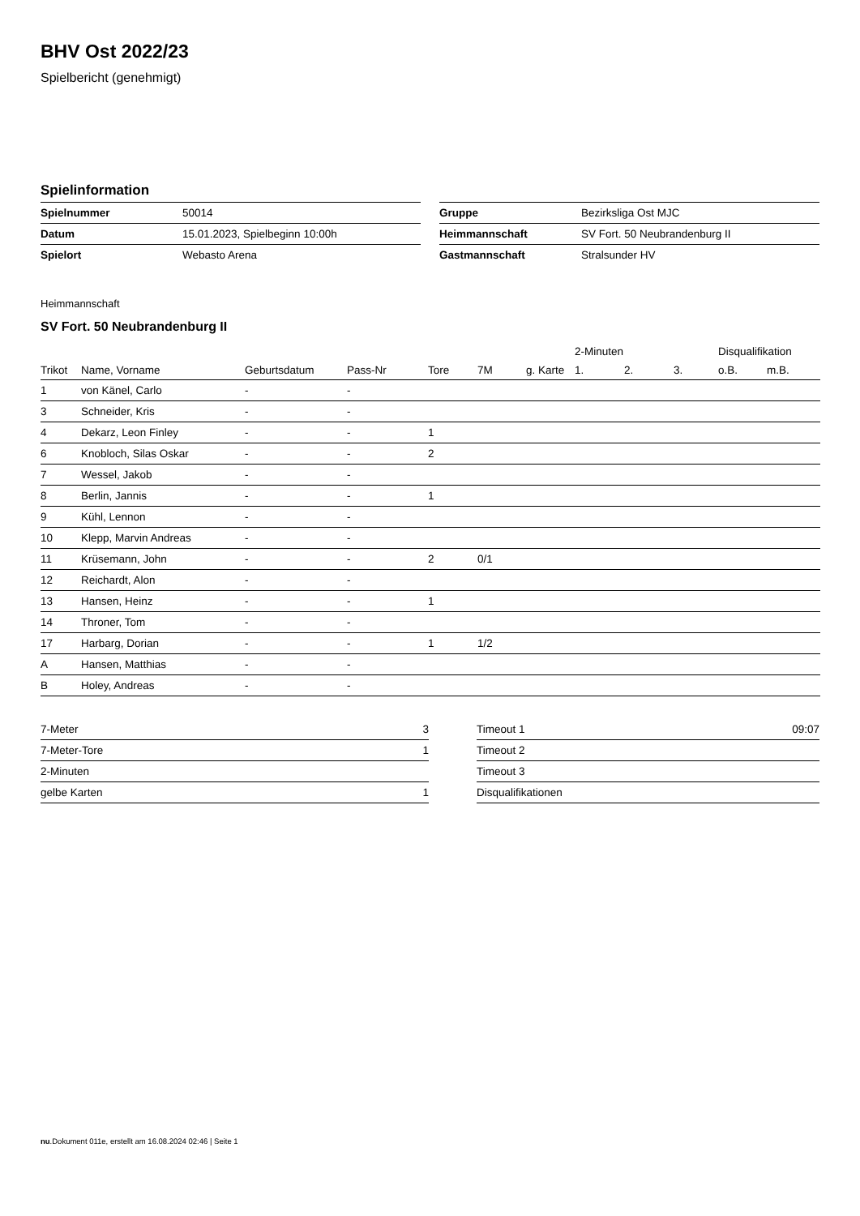BHV Ost 2022/23
Spielbericht (genehmigt)
Spielinformation
| Spielnummer | 50014 |
| Datum | 15.01.2023, Spielbeginn 10:00h |
| Spielort | Webasto Arena |
| Gruppe | Bezirksliga Ost MJC |
| Heimmannschaft | SV Fort. 50 Neubrandenburg II |
| Gastmannschaft | Stralsunder HV |
Heimmannschaft
SV Fort. 50 Neubrandenburg II
| | | | | | | | 2-Minuten | | | Disqualifikation | |
| --- | --- | --- | --- | --- | --- | --- | --- | --- | --- | --- | --- |
| Trikot | Name, Vorname | Geburtsdatum | Pass-Nr | Tore | 7M | g. Karte | 1. | 2. | 3. | o.B. | m.B. |
| 1 | von Känel, Carlo | - | - | | | | | | | | |
| 3 | Schneider, Kris | - | - | | | | | | | | |
| 4 | Dekarz, Leon Finley | - | - | 1 | | | | | | | |
| 6 | Knobloch, Silas Oskar | - | - | 2 | | | | | | | |
| 7 | Wessel, Jakob | - | - | | | | | | | | |
| 8 | Berlin, Jannis | - | - | 1 | | | | | | | |
| 9 | Kühl, Lennon | - | - | | | | | | | | |
| 10 | Klepp, Marvin Andreas | - | - | | | | | | | | |
| 11 | Krüsemann, John | - | - | 2 | 0/1 | | | | | | |
| 12 | Reichardt, Alon | - | - | | | | | | | | |
| 13 | Hansen, Heinz | - | - | 1 | | | | | | | |
| 14 | Throner, Tom | - | - | | | | | | | | |
| 17 | Harbarg, Dorian | - | - | 1 | 1/2 | | | | | | |
| A | Hansen, Matthias | - | - | | | | | | | | |
| B | Holey, Andreas | - | - | | | | | | | | |
| 7-Meter | 3 |
| 7-Meter-Tore | 1 |
| 2-Minuten | |
| gelbe Karten | 1 |
| Timeout 1 | 09:07 |
| Timeout 2 | |
| Timeout 3 | |
| Disqualifikationen | |
nu.Dokument 011e, erstellt am 16.08.2024 02:46 | Seite 1